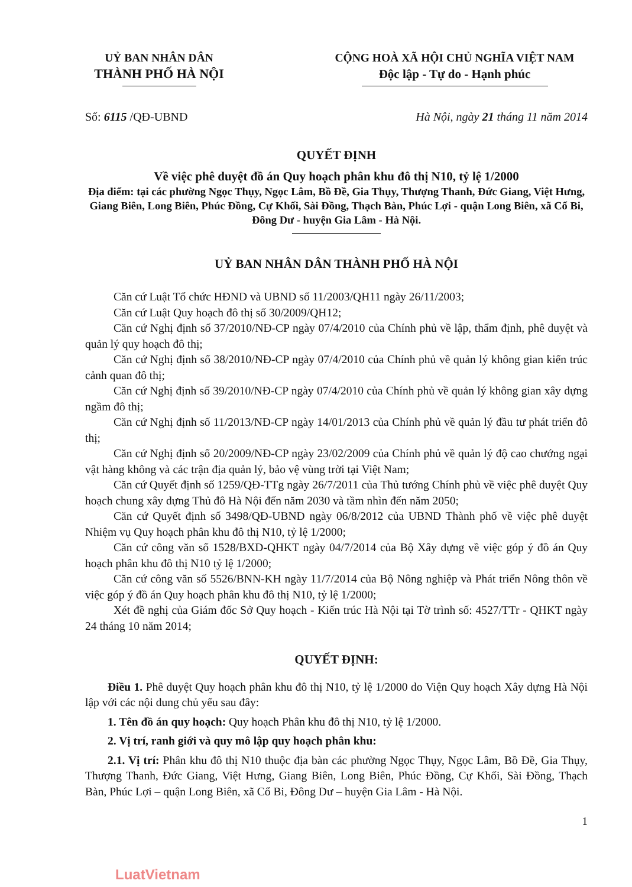UỶ BAN NHÂN DÂN
THÀNH PHỐ HÀ NỘI
CỘNG HOÀ XÃ HỘI CHỦ NGHĨA VIỆT NAM
Độc lập - Tự do - Hạnh phúc
Số: 6115 /QĐ-UBND Hà Nội, ngày 21 tháng 11 năm 2014
QUYẾT ĐỊNH
Về việc phê duyệt đồ án Quy hoạch phân khu đô thị N10, tỷ lệ 1/2000
Địa điểm: tại các phường Ngọc Thụy, Ngọc Lâm, Bồ Đề, Gia Thụy, Thượng Thanh, Đức Giang, Việt Hưng, Giang Biên, Long Biên, Phúc Đồng, Cự Khối, Sài Đồng, Thạch Bàn, Phúc Lợi - quận Long Biên, xã Cổ Bi, Đông Dư - huyện Gia Lâm - Hà Nội.
UỶ BAN NHÂN DÂN THÀNH PHỐ HÀ NỘI
Căn cứ Luật Tổ chức HĐND và UBND số 11/2003/QH11 ngày 26/11/2003;
Căn cứ Luật Quy hoạch đô thị số 30/2009/QH12;
Căn cứ Nghị định số 37/2010/NĐ-CP ngày 07/4/2010 của Chính phủ về lập, thẩm định, phê duyệt và quản lý quy hoạch đô thị;
Căn cứ Nghị định số 38/2010/NĐ-CP ngày 07/4/2010 của Chính phủ về quản lý không gian kiến trúc cảnh quan đô thị;
Căn cứ Nghị định số 39/2010/NĐ-CP ngày 07/4/2010 của Chính phủ về quản lý không gian xây dựng ngầm đô thị;
Căn cứ Nghị định số 11/2013/NĐ-CP ngày 14/01/2013 của Chính phủ về quản lý đầu tư phát triển đô thị;
Căn cứ Nghị định số 20/2009/NĐ-CP ngày 23/02/2009 của Chính phủ về quản lý độ cao chướng ngại vật hàng không và các trận địa quản lý, bảo vệ vùng trời tại Việt Nam;
Căn cứ Quyết định số 1259/QĐ-TTg ngày 26/7/2011 của Thủ tướng Chính phủ về việc phê duyệt Quy hoạch chung xây dựng Thủ đô Hà Nội đến năm 2030 và tầm nhìn đến năm 2050;
Căn cứ Quyết định số 3498/QĐ-UBND ngày 06/8/2012 của UBND Thành phố về việc phê duyệt Nhiệm vụ Quy hoạch phân khu đô thị N10, tỷ lệ 1/2000;
Căn cứ công văn số 1528/BXD-QHKT ngày 04/7/2014 của Bộ Xây dựng về việc góp ý đồ án Quy hoạch phân khu đô thị N10 tỷ lệ 1/2000;
Căn cứ công văn số 5526/BNN-KH ngày 11/7/2014 của Bộ Nông nghiệp và Phát triển Nông thôn về việc góp ý đồ án Quy hoạch phân khu đô thị N10, tỷ lệ 1/2000;
Xét đề nghị của Giám đốc Sở Quy hoạch - Kiến trúc Hà Nội tại Tờ trình số: 4527/TTr - QHKT ngày 24 tháng 10 năm 2014;
QUYẾT ĐỊNH:
Điều 1. Phê duyệt Quy hoạch phân khu đô thị N10, tỷ lệ 1/2000 do Viện Quy hoạch Xây dựng Hà Nội lập với các nội dung chủ yếu sau đây:
1. Tên đồ án quy hoạch: Quy hoạch Phân khu đô thị N10, tỷ lệ 1/2000.
2. Vị trí, ranh giới và quy mô lập quy hoạch phân khu:
2.1. Vị trí: Phân khu đô thị N10 thuộc địa bàn các phường Ngọc Thụy, Ngọc Lâm, Bồ Đề, Gia Thụy, Thượng Thanh, Đức Giang, Việt Hưng, Giang Biên, Long Biên, Phúc Đồng, Cự Khối, Sài Đồng, Thạch Bàn, Phúc Lợi – quận Long Biên, xã Cổ Bi, Đông Dư – huyện Gia Lâm - Hà Nội.
1
LuatVietnam